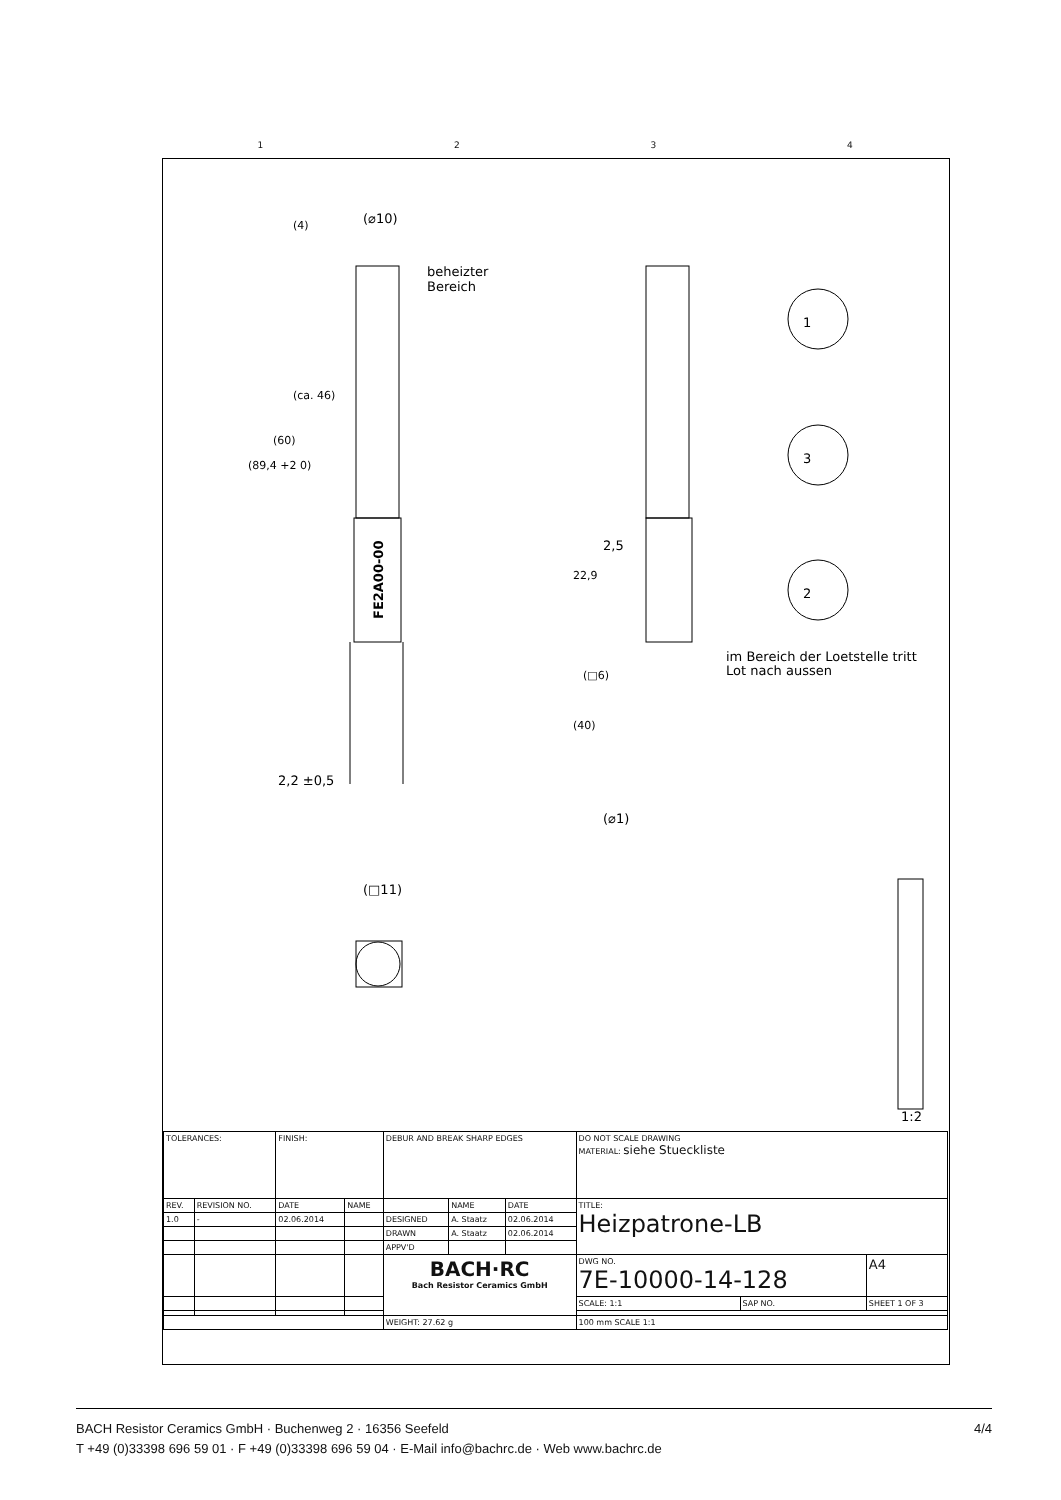1 2 3 4
1
3
2
beheizter
Bereich
im Bereich der Loetstelle tritt
Lot nach aussen
(⌀10)
(□11)
2,2 ±0,5
2,5
(⌀1)
1:2
FE2A00-00
(4)
(ca. 46)
(60)
(89,4 +2 0)
22,9
(□6)
(40)
| TOLERANCES: | | FINISH: | | DEBUR AND BREAK SHARP EDGES | | | DO NOT SCALE DRAWING MATERIAL: siehe Stueckliste | | |
| REV. | REVISION NO. | DATE | NAME | | NAME | DATE | TITLE: Heizpatrone-LB | | |
| 1.0 | - | 02.06.2014 | | DESIGNED | A. Staatz | 02.06.2014 | | | |
| | | | | DRAWN | A. Staatz | 02.06.2014 | | | |
| | | | | APPV'D | | | | | |
| | | | | BACH·RC Bach Resistor Ceramics GmbH | | | DWG NO. 7E-10000-14-128 | | A4 |
| | | | | | | | SCALE: 1:1 | SAP NO. | SHEET 1 OF 3 |
| | | | | WEIGHT: 27.62 g | | | 100 mm SCALE 1:1 | | |
4/4 BACH Resistor Ceramics GmbH · Buchenweg 2 · 16356 Seefeld
T +49 (0)33398 696 59 01 · F +49 (0)33398 696 59 04 · E-Mail info@bachrc.de · Web www.bachrc.de